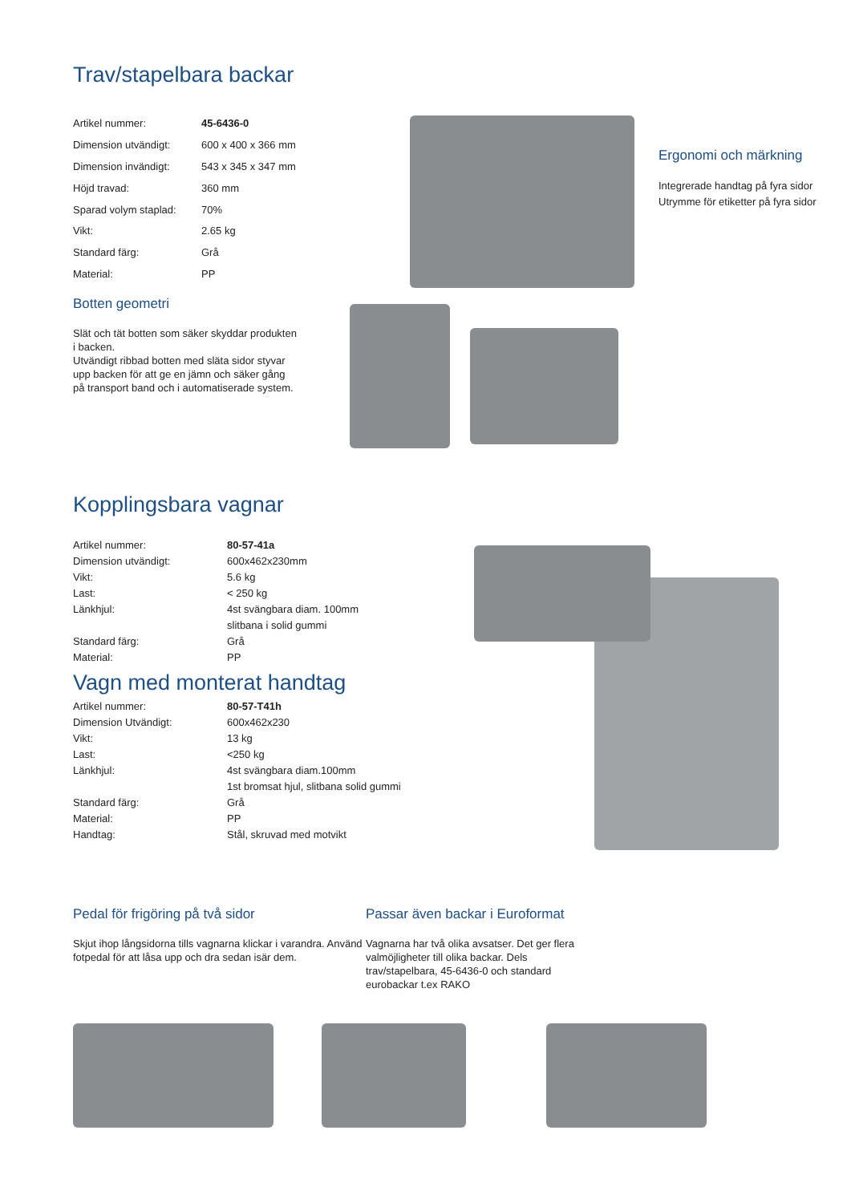Trav/stapelbara backar
| Artikel nummer: | 45-6436-0 |
| Dimension utvändigt: | 600 x 400 x 366 mm |
| Dimension invändigt: | 543 x 345 x 347 mm |
| Höjd travad: | 360 mm |
| Sparad volym staplad: | 70% |
| Vikt: | 2.65 kg |
| Standard färg: | Grå |
| Material: | PP |
Ergonomi och märkning
Integrerade handtag på fyra sidor
Utrymme för etiketter på fyra sidor
Botten geometri
Slät och tät botten som säker skyddar produkten i backen.
Utvändigt ribbad botten med släta sidor styvar upp backen för att ge en jämn och säker gång på transport band och i automatiserade system.
Kopplingsbara vagnar
| Artikel nummer: | 80-57-41a |
| Dimension utvändigt: | 600x462x230mm |
| Vikt: | 5.6 kg |
| Last: | < 250 kg |
| Länkhjul: | 4st svängbara diam. 100mm slitbana i solid gummi |
| Standard färg: | Grå |
| Material: | PP |
Vagn med monterat handtag
| Artikel nummer: | 80-57-T41h |
| Dimension Utvändigt: | 600x462x230 |
| Vikt: | 13 kg |
| Last: | <250 kg |
| Länkhjul: | 4st svängbara diam.100mm 1st bromsat hjul, slitbana solid gummi |
| Standard färg: | Grå |
| Material: | PP |
| Handtag: | Stål, skruvad med motvikt |
Pedal för frigöring på två sidor
Skjut ihop långsidorna tills vagnarna klickar i varandra. Använd fotpedal för att låsa upp och dra sedan isär dem.
Passar även backar i Euroformat
Vagnarna har två olika avsatser. Det ger flera valmöjligheter till olika backar. Dels trav/stapelbara, 45-6436-0 och standard eurobackar t.ex RAKO